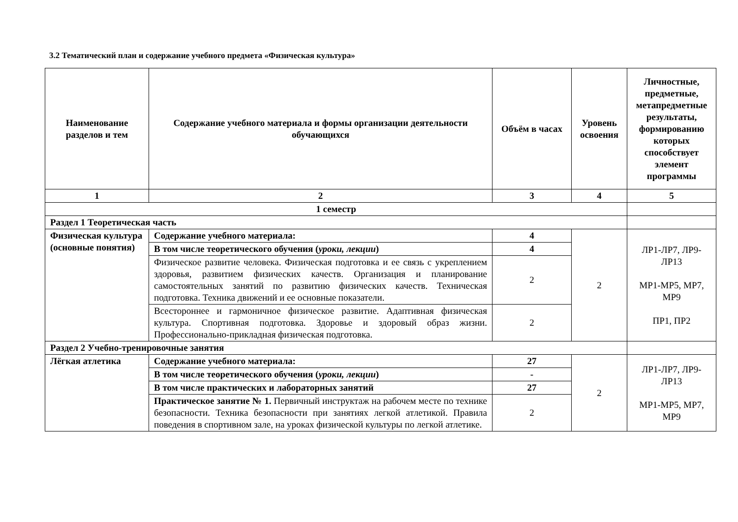3.2 Тематический план и содержание учебного предмета «Физическая культура»
| Наименование разделов и тем | Содержание учебного материала и формы организации деятельности обучающихся | Объём в часах | Уровень освоения | Личностные, предметные, метапредметные результаты, формированию которых способствует элемент программы |
| --- | --- | --- | --- | --- |
| 1 | 2 | 3 | 4 | 5 |
| 1 семестр | | | | |
| Раздел 1 Теоретическая часть | | | | |
| Физическая культура (основные понятия) | Содержание учебного материала: | 4 | 2 | ЛР1-ЛР7, ЛР9-ЛР13 МР1-МР5, МР7, МР9 ПР1, ПР2 |
| | В том числе теоретического обучения ( уроки, лекции ) | 4 | | |
| | Физическое развитие человека. Физическая подготовка и ее связь с укреплением здоровья, развитием физических качеств. Организация и планирование самостоятельных занятий по развитию физических качеств. Техническая подготовка. Техника движений и ее основные показатели. | 2 | | |
| | Всестороннее и гармоничное физическое развитие. Адаптивная физическая культура. Спортивная подготовка. Здоровье и здоровый образ жизни. Профессионально-прикладная физическая подготовка. | 2 | | |
| Раздел 2 Учебно-тренировочные занятия | | | | |
| Лёгкая атлетика | Содержание учебного материала: | 27 | 2 | ЛР1-ЛР7, ЛР9-ЛР13 МР1-МР5, МР7, МР9 |
| | В том числе теоретического обучения ( уроки, лекции ) | - | | |
| | В том числе практических и лабораторных занятий | 27 | | |
| | Практическое занятие № 1. Первичный инструктаж на рабочем месте по технике безопасности. Техника безопасности при занятиях легкой атлетикой. Правила поведения в спортивном зале, на уроках физической культуры по легкой атлетике. | 2 | | |